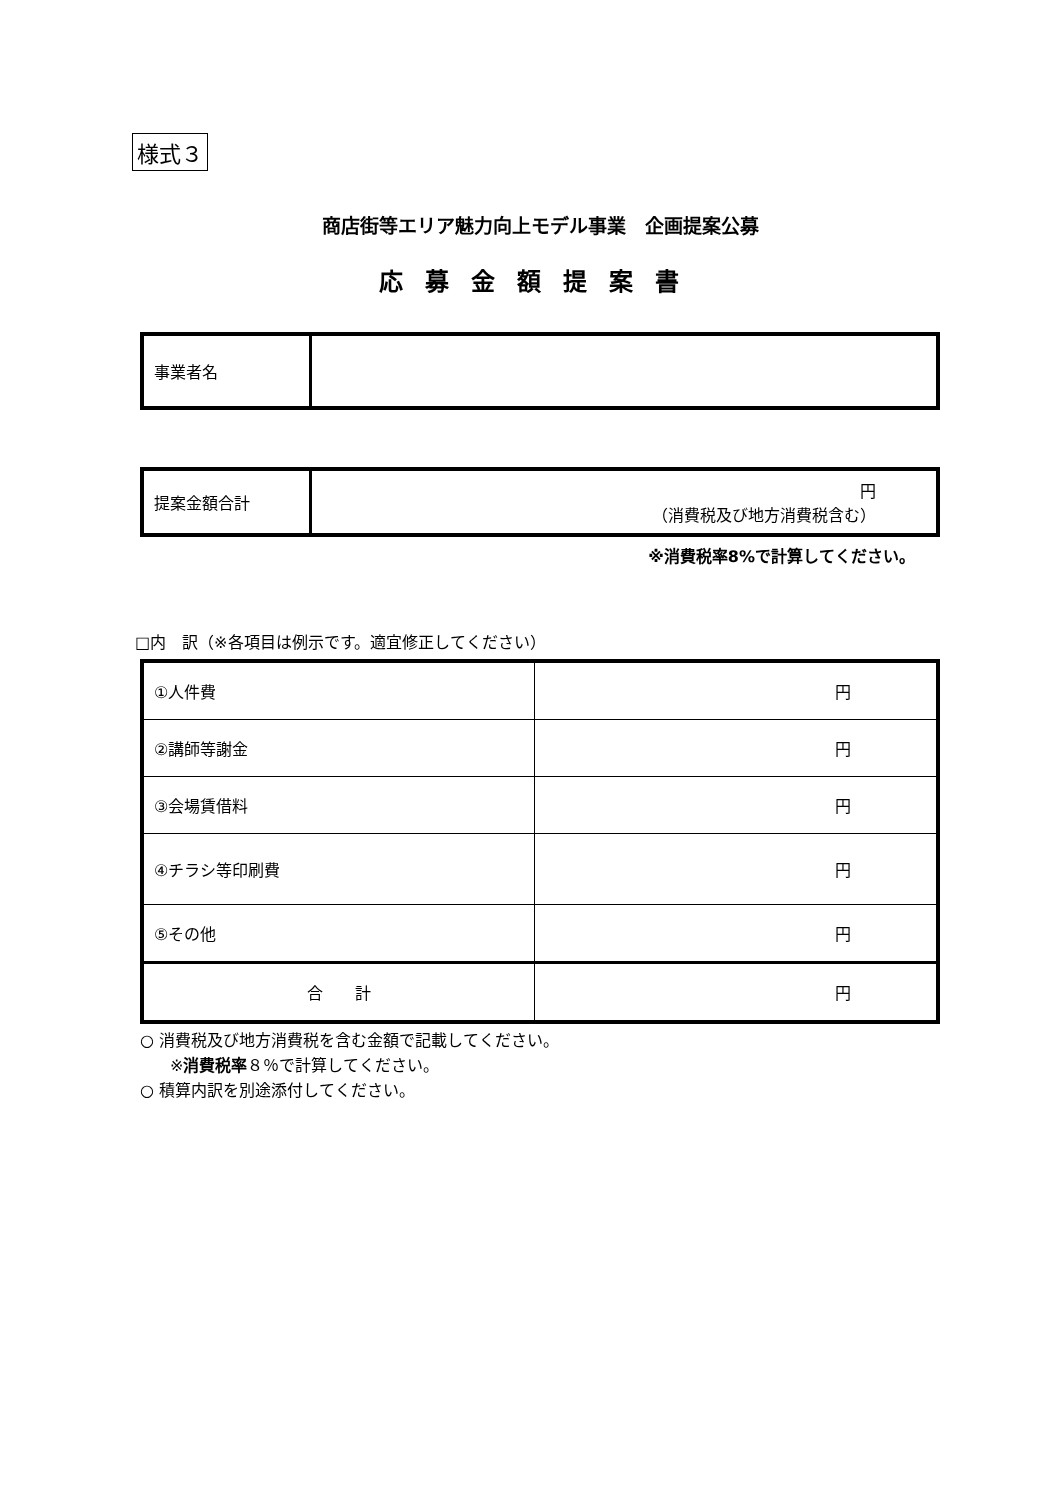様式３
商店街等エリア魅力向上モデル事業　企画提案公募
応募金額提案書
| 事業者名 | |
| 提案金額合計 | 円 （消費税及び地方消費税含む） |
※消費税率8%で計算してください。
□内　訳（※各項目は例示です。適宜修正してください）
| ①人件費 | 円 |
| ②講師等謝金 | 円 |
| ③会場賃借料 | 円 |
| ④チラシ等印刷費 | 円 |
| ⑤その他 | 円 |
| 合 計 | 円 |
○ 消費税及び地方消費税を含む金額で記載してください。
※消費税率８％で計算してください。
○ 積算内訳を別途添付してください。